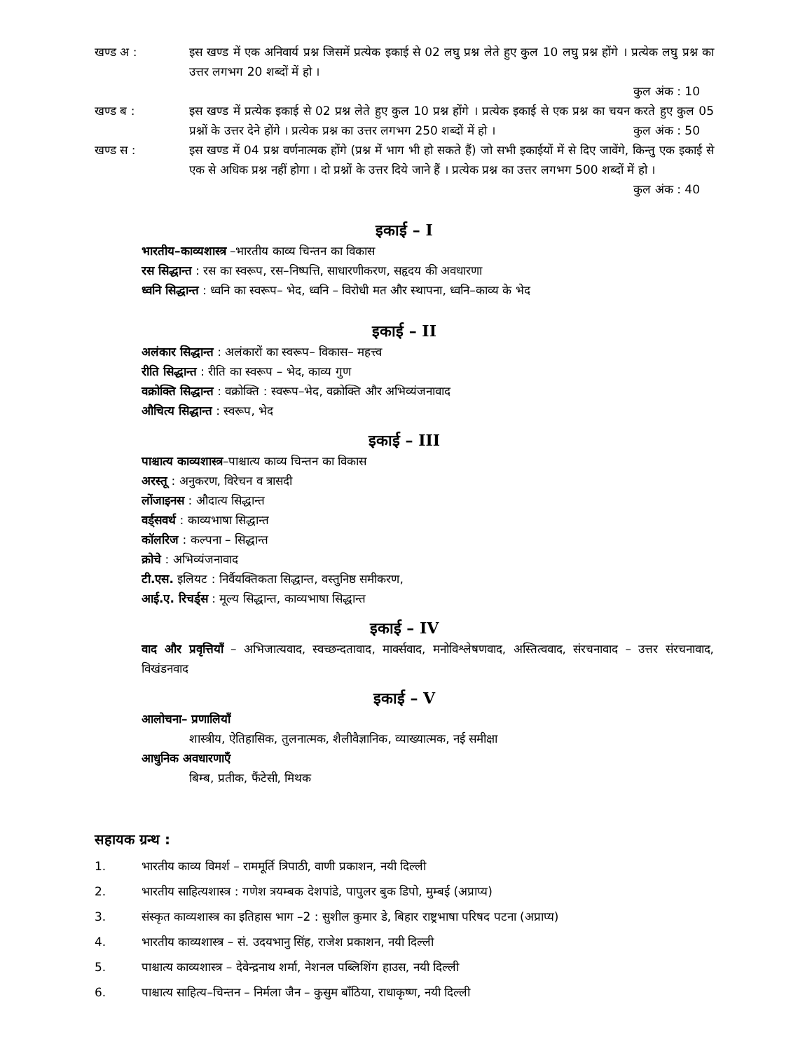खण्ड अ : इस खण्ड में एक अनिवार्य प्रश्न जिसमें प्रत्येक इकाई से 02 लघु प्रश्न लेते हुए कुल 10 लघु प्रश्न होंगे । प्रत्येक लघु प्रश्न का उत्तर लगभग 20 शब्दों में हो ।
कुल अंक : 10
खण्ड ब : इस खण्ड में प्रत्येक इकाई से 02 प्रश्न लेते हुए कुल 10 प्रश्न होंगे । प्रत्येक इकाई से एक प्रश्न का चयन करते हुए कुल 05 प्रश्नों के उत्तर देने होंगे । प्रत्येक प्रश्न का उत्तर लगभग 250 शब्दों में हो । कुल अंक : 50
खण्ड स : इस खण्ड में 04 प्रश्न वर्णनात्मक होंगे (प्रश्न में भाग भी हो सकते हैं) जो सभी इकाईयों में से दिए जावेंगे, किन्तु एक इकाई से एक से अधिक प्रश्न नहीं होगा । दो प्रश्नों के उत्तर दिये जाने हैं । प्रत्येक प्रश्न का उत्तर लगभग 500 शब्दों में हो । कुल अंक : 40
इकाई – I
भारतीय–काव्यशास्त्र –भारतीय काव्य चिन्तन का विकास
रस सिद्धान्त : रस का स्वरूप, रस–निष्पत्ति, साधारणीकरण, सहृदय की अवधारणा
ध्वनि सिद्धान्त : ध्वनि का स्वरूप– भेद, ध्वनि – विरोधी मत और स्थापना, ध्वनि–काव्य के भेद
इकाई – II
अलंकार सिद्धान्त : अलंकारों का स्वरूप– विकास– महत्त्व
रीति सिद्धान्त : रीति का स्वरूप – भेद, काव्य गुण
वक्रोक्ति सिद्धान्त : वक्रोक्ति : स्वरूप–भेद, वक्रोक्ति और अभिव्यंजनावाद
औचित्य सिद्धान्त : स्वरूप, भेद
इकाई – III
पाश्चात्य काव्यशास्त्र–पाश्चात्य काव्य चिन्तन का विकास
अरस्तू : अनुकरण, विरेचन व त्रासदी
लोंजाइनस : औदात्य सिद्धान्त
वर्ड्सवर्थ : काव्यभाषा सिद्धान्त
कॉलरिज : कल्पना – सिद्धान्त
क्रोचे : अभिव्यंजनावाद
टी.एस. इलियट : निर्वैयक्तिकता सिद्धान्त, वस्तुनिष्ठ समीकरण,
आई.ए. रिचर्ड्स : मूल्य सिद्धान्त, काव्यभाषा सिद्धान्त
इकाई – IV
वाद और प्रवृत्तियाँ – अभिजात्यवाद, स्वच्छन्दतावाद, मार्क्सवाद, मनोविश्लेषणवाद, अस्तित्ववाद, संरचनावाद – उत्तर संरचनावाद, विखंडनवाद
इकाई – V
आलोचना– प्रणालियाँ
शास्त्रीय, ऐतिहासिक, तुलनात्मक, शैलीवैज्ञानिक, व्याख्यात्मक, नई समीक्षा
आधुनिक अवधारणाएँ
बिम्ब, प्रतीक, फैंटेसी, मिथक
सहायक ग्रन्थ :
1. भारतीय काव्य विमर्श – राममूर्ति त्रिपाठी, वाणी प्रकाशन, नयी दिल्ली
2. भारतीय साहित्यशास्त्र : गणेश त्रयम्बक देशपांडे, पापुलर बुक डिपो, मुम्बई (अप्राप्य)
3. संस्कृत काव्यशास्त्र का इतिहास भाग –2 : सुशील कुमार डे, बिहार राष्ट्रभाषा परिषद पटना (अप्राप्य)
4. भारतीय काव्यशास्त्र – सं. उदयभानु सिंह, राजेश प्रकाशन, नयी दिल्ली
5. पाश्चात्य काव्यशास्त्र – देवेन्द्रनाथ शर्मा, नेशनल पब्लिशिंग हाउस, नयी दिल्ली
6. पाश्चात्य साहित्य–चिन्तन – निर्मला जैन – कुसुम बाँठिया, राधाकृष्ण, नयी दिल्ली